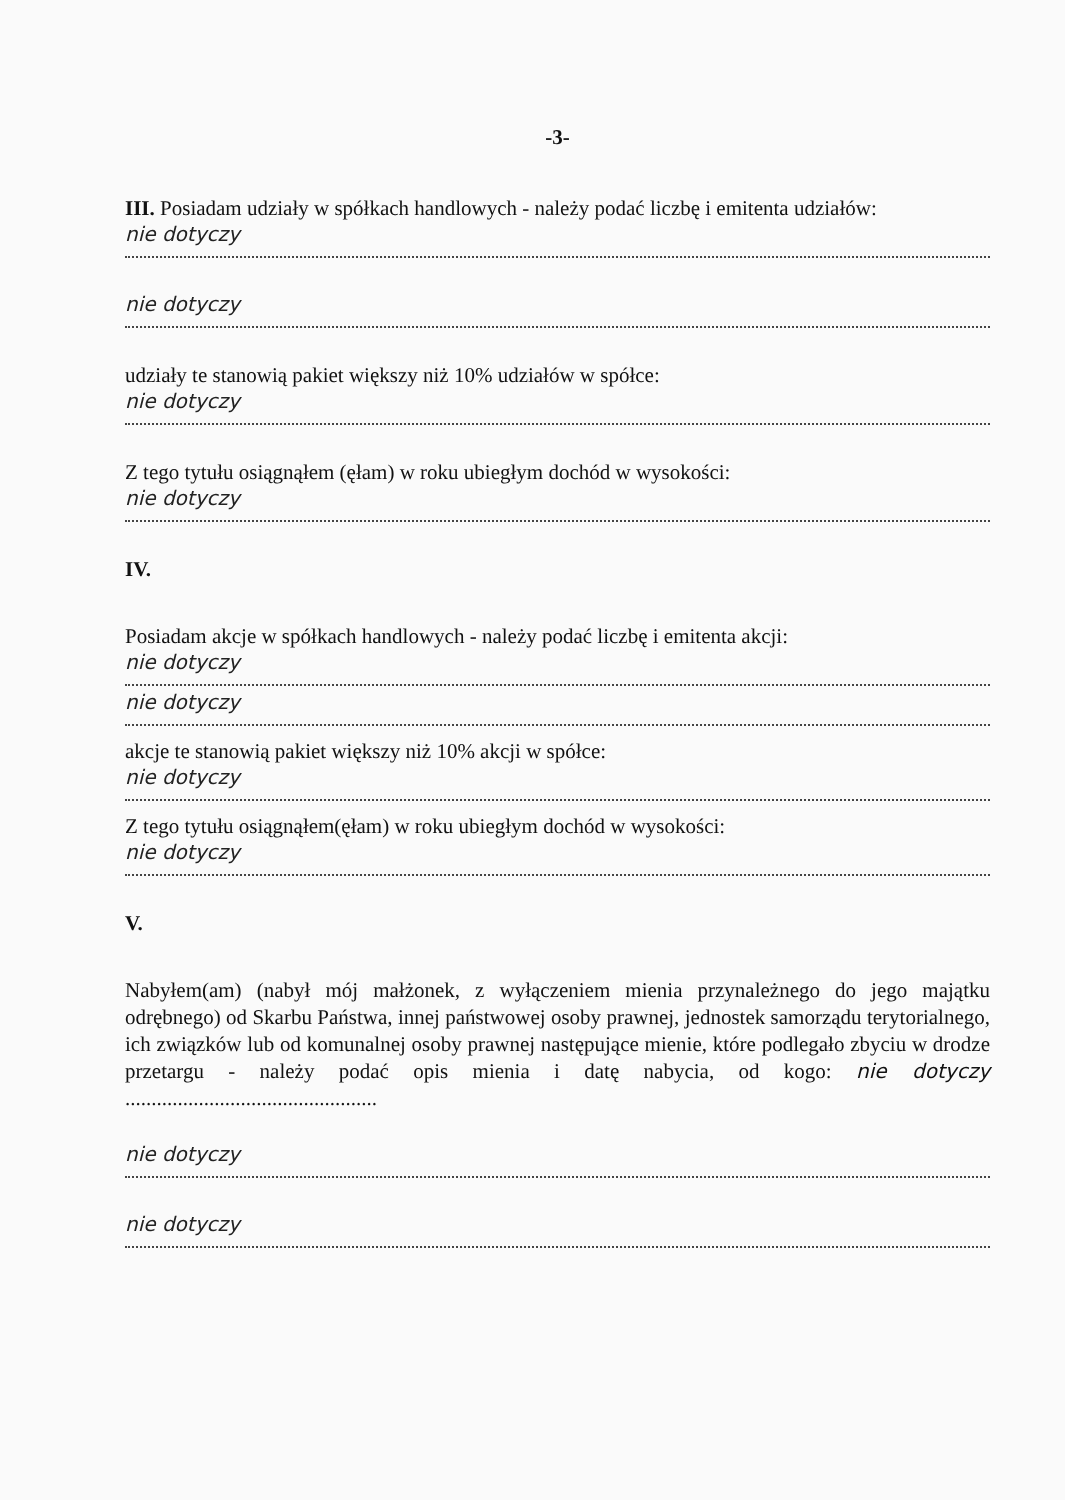-3-
III. Posiadam udziały w spółkach handlowych - należy podać liczbę i emitenta udziałów:
nie dotyczy
nie dotyczy
udziały te stanowią pakiet większy niż 10% udziałów w spółce:
nie dotyczy
Z tego tytułu osiągnąłem (ęłam) w roku ubiegłym dochód w wysokości:
nie dotyczy
IV.
Posiadam akcje w spółkach handlowych - należy podać liczbę i emitenta akcji:
nie dotyczy
nie dotyczy
akcje te stanowią pakiet większy niż 10% akcji w spółce:
nie dotyczy
Z tego tytułu osiągnąłem(ęłam) w roku ubiegłym dochód w wysokości:
nie dotyczy
V.
Nabyłem(am) (nabył mój małżonek, z wyłączeniem mienia przynależnego do jego majątku odrębnego) od Skarbu Państwa, innej państwowej osoby prawnej, jednostek samorządu terytorialnego, ich związków lub od komunalnej osoby prawnej następujące mienie, które podlegało zbyciu w drodze przetargu - należy podać opis mienia i datę nabycia, od kogo: nie dotyczy ................................................
nie dotyczy
nie dotyczy